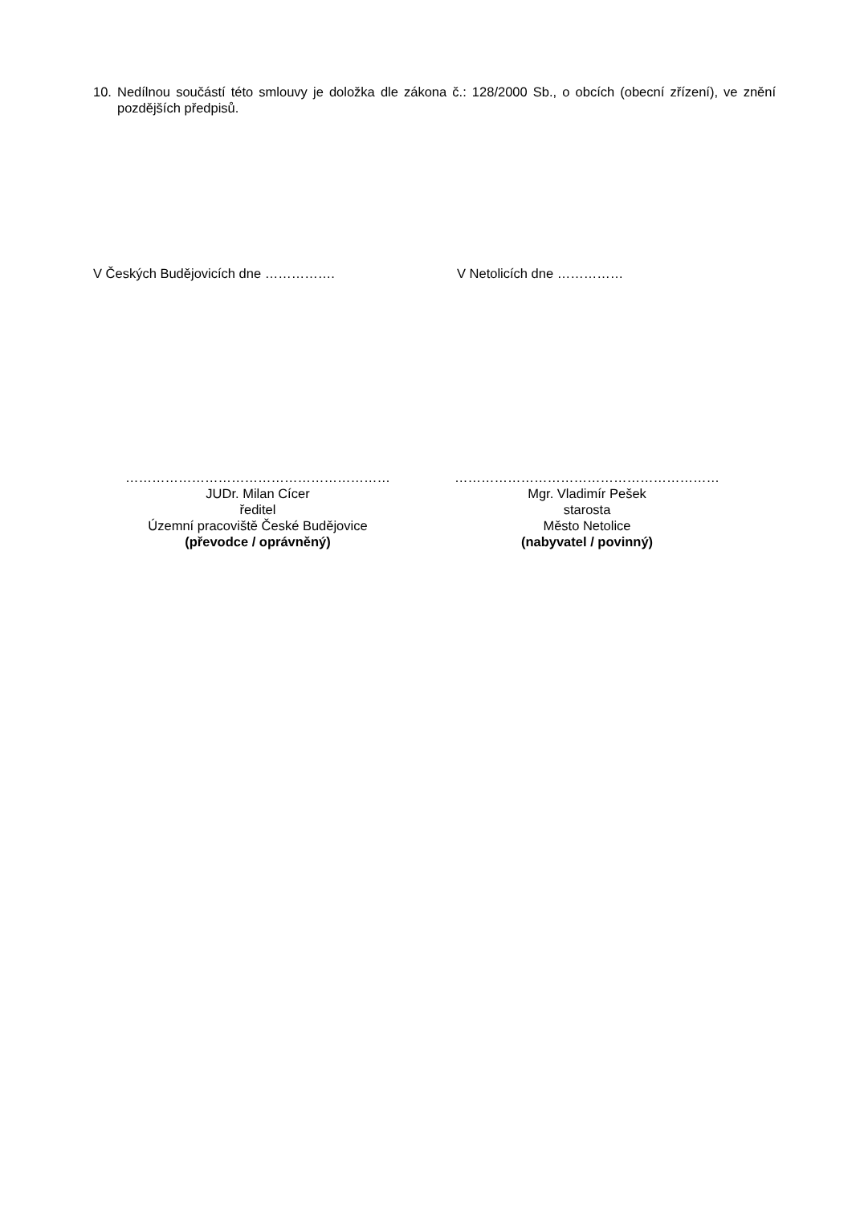10. Nedílnou součástí této smlouvy je doložka dle zákona č.: 128/2000 Sb., o obcích (obecní zřízení), ve znění pozdějších předpisů.
V Českých Budějovicích dne ……………. V Netolicích dne ……………
……………………………………………………
JUDr. Milan Cícer
ředitel
Územní pracoviště České Budějovice
(převodce / oprávněný)
……………………………………………………
Mgr. Vladimír Pešek
starosta
Město Netolice
(nabyvatel / povinný)